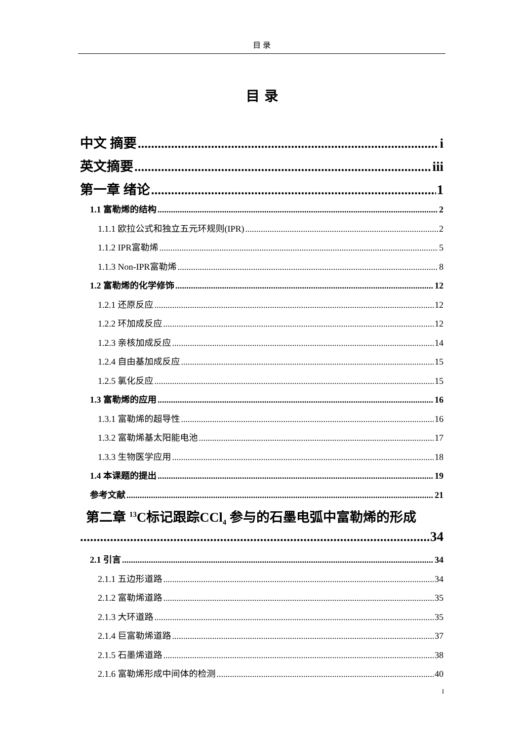目 录
目 录
中文 摘要 i
英文摘要 iii
第一章 绪论 1
1.1 富勒烯的结构 2
1.1.1 欧拉公式和独立五元环规则(IPR) 2
1.1.2 IPR富勒烯 5
1.1.3 Non-IPR富勒烯 8
1.2 富勒烯的化学修饰 12
1.2.1 还原反应 12
1.2.2 环加成反应 12
1.2.3 亲核加成反应 14
1.2.4 自由基加成反应 15
1.2.5 氯化反应 15
1.3 富勒烯的应用 16
1.3.1 富勒烯的超导性 16
1.3.2 富勒烯基太阳能电池 17
1.3.3 生物医学应用 18
1.4 本课题的提出 19
参考文献 21
第二章 <sup>13</sup>C标记跟踪CCl<sub>4</sub> 参与的石墨电弧中富勒烯的形成
34
2.1 引言 34
2.1.1 五边形道路 34
2.1.2 富勒烯道路 35
2.1.3 大环道路 35
2.1.4 巨富勒烯道路 37
2.1.5 石墨烯道路 38
2.1.6 富勒烯形成中间体的检测 40
I